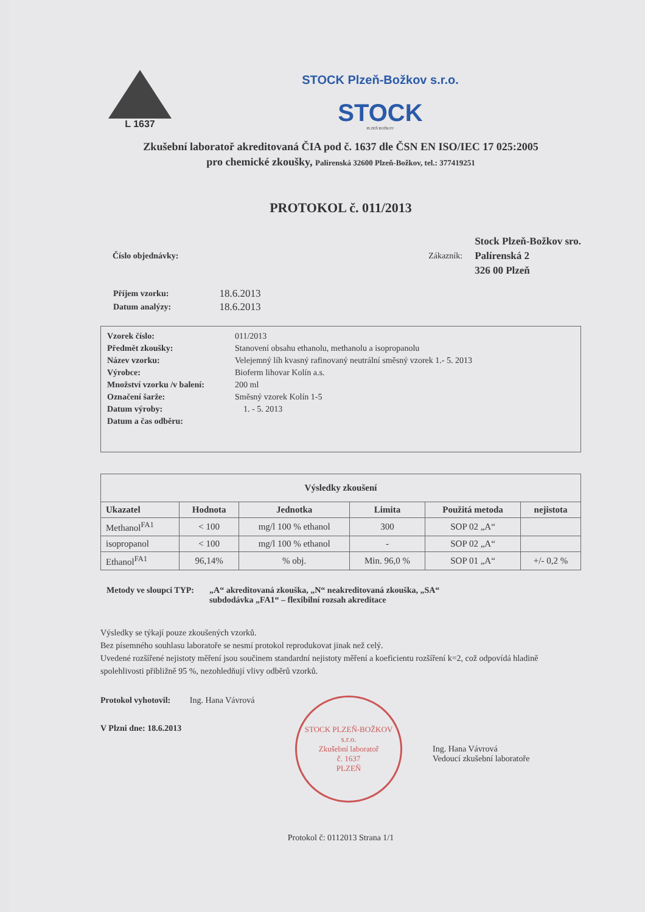L 1637
STOCK Plzeň-Božkov s.r.o.
STOCK
PLZEŇ BOŽKOV
Zkušební laboratoř akreditovaná ČIA pod č. 1637 dle ČSN EN ISO/IEC 17 025:2005
pro chemické zkoušky, Palírenská 32600 Plzeň-Božkov, tel.: 377419251
PROTOKOL č. 011/2013
Číslo objednávky: Zákazník:
Stock Plzeň-Božkov sro.
Palírenská 2
326 00 Plzeň
| Příjem vzorku: | 18.6.2013 |
| Datum analýzy: | 18.6.2013 |
| Vzorek číslo: | 011/2013 |
| Předmět zkoušky: | Stanovení obsahu ethanolu, methanolu a isopropanolu |
| Název vzorku: | Velejemný líh kvasný rafinovaný neutrální směsný vzorek 1.- 5. 2013 |
| Výrobce: | Bioferm lihovar Kolín a.s. |
| Množství vzorku /v balení: | 200 ml |
| Označení šarže: | Směsný vzorek Kolín 1-5 |
| Datum výroby: | 1. - 5. 2013 |
| Datum a čas odběru: | |
| Výsledky zkoušení | | | | | |
| --- | --- | --- | --- | --- | --- |
| Ukazatel | Hodnota | Jednotka | Limita | Použitá metoda | nejistota |
| Methanol<sup>FA1</sup> | < 100 | mg/l 100 % ethanol | 300 | SOP 02 „A“ | |
| isopropanol | < 100 | mg/l 100 % ethanol | - | SOP 02 „A“ | |
| Ethanol<sup>FA1</sup> | 96,14% | % obj. | Min. 96,0 % | SOP 01 „A“ | +/- 0,2 % |
Metody ve sloupci TYP: „A“ akreditovaná zkouška, „N“ neakreditovaná zkouška, „SA“
subdodávka „FA1“ – flexibilní rozsah akreditace
Výsledky se týkají pouze zkoušených vzorků.
Bez písemného souhlasu laboratoře se nesmí protokol reprodukovat jinak než celý.
Uvedené rozšířené nejistoty měření jsou součinem standardní nejistoty měření a koeficientu rozšíření k=2, což odpovídá hladině spolehlivosti přibližně 95 %, nezohledňují vlivy odběrů vzorků.
Protokol vyhotovil: Ing. Hana Vávrová
V Plzni dne: 18.6.2013
STOCK PLZEŇ-BOŽKOV s.r.o.
Zkušební laboratoř
č. 1637
PLZEŇ
Ing. Hana Vávrová
Vedoucí zkušební laboratoře
Protokol č: 0112013 Strana 1/1